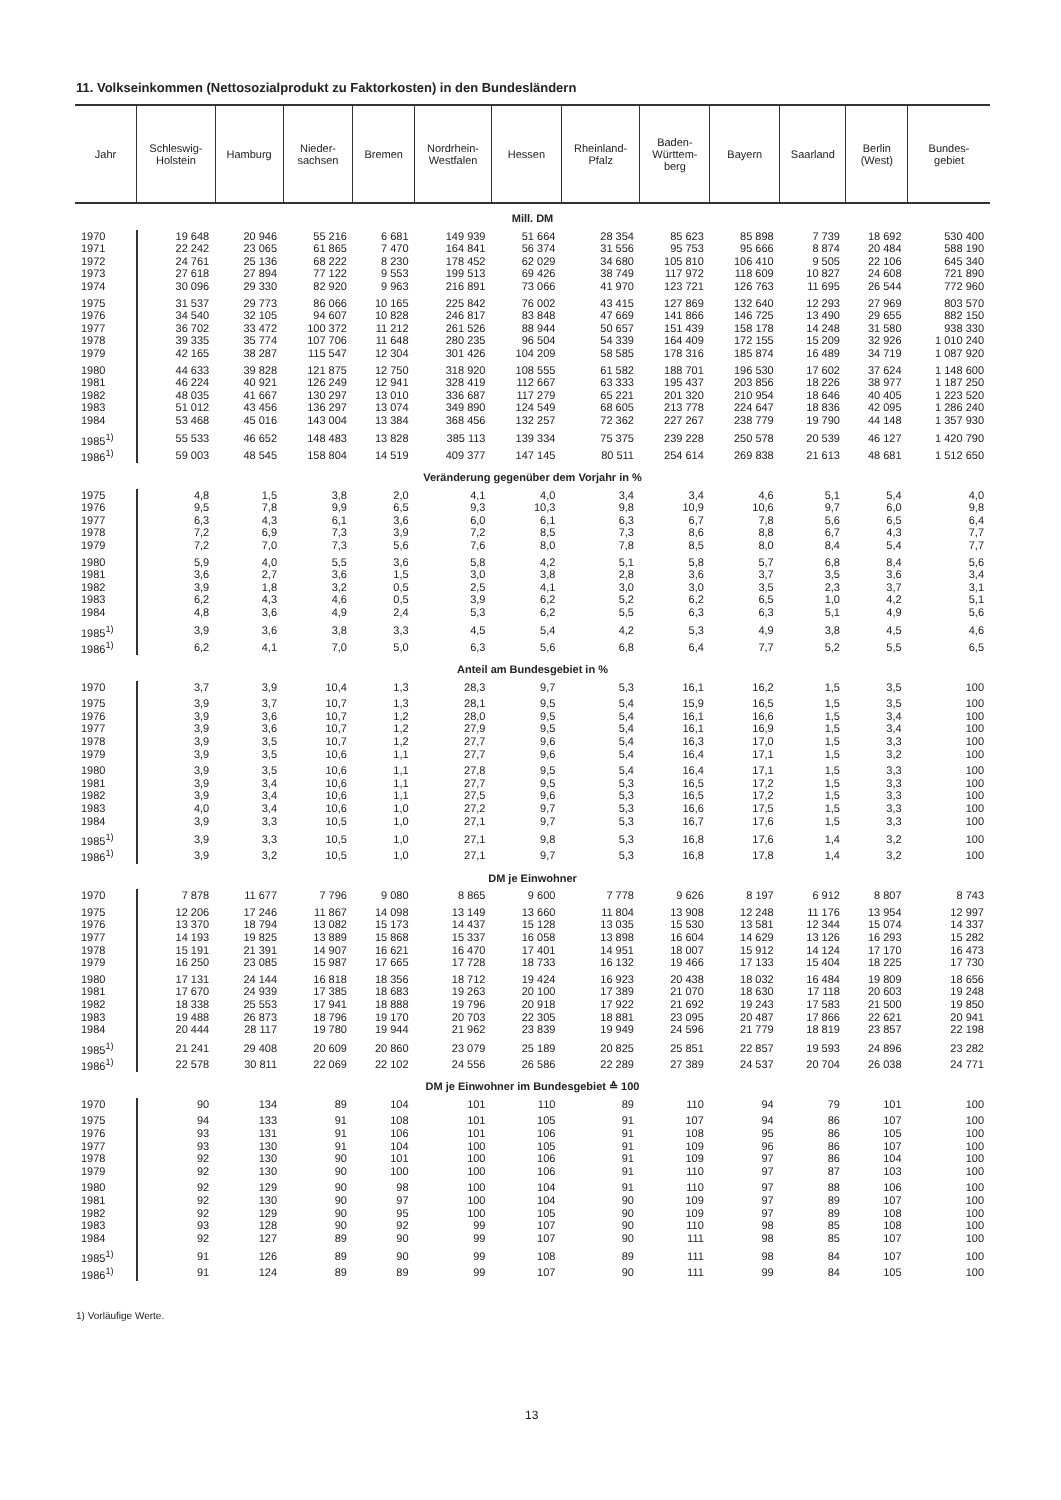11. Volkseinkommen (Nettosozialprodukt zu Faktorkosten) in den Bundesländern
| Jahr | Schleswig- Holstein | Hamburg | Nieder- sachsen | Bremen | Nordrhein- Westfalen | Hessen | Rheinland- Pfalz | Baden- Württem- berg | Bayern | Saarland | Berlin (West) | Bundes- gebiet |
| --- | --- | --- | --- | --- | --- | --- | --- | --- | --- | --- | --- | --- |
| Mill. DM | | | | | | | | | | | | |
| 1970 | 19 648 | 20 946 | 55 216 | 6 681 | 149 939 | 51 664 | 28 354 | 85 623 | 85 898 | 7 739 | 18 692 | 530 400 |
| 1971 | 22 242 | 23 065 | 61 865 | 7 470 | 164 841 | 56 374 | 31 556 | 95 753 | 95 666 | 8 874 | 20 484 | 588 190 |
| 1972 | 24 761 | 25 136 | 68 222 | 8 230 | 178 452 | 62 029 | 34 680 | 105 810 | 106 410 | 9 505 | 22 106 | 645 340 |
| 1973 | 27 618 | 27 894 | 77 122 | 9 553 | 199 513 | 69 426 | 38 749 | 117 972 | 118 609 | 10 827 | 24 608 | 721 890 |
| 1974 | 30 096 | 29 330 | 82 920 | 9 963 | 216 891 | 73 066 | 41 970 | 123 721 | 126 763 | 11 695 | 26 544 | 772 960 |
| 1975 | 31 537 | 29 773 | 86 066 | 10 165 | 225 842 | 76 002 | 43 415 | 127 869 | 132 640 | 12 293 | 27 969 | 803 570 |
| 1976 | 34 540 | 32 105 | 94 607 | 10 828 | 246 817 | 83 848 | 47 669 | 141 866 | 146 725 | 13 490 | 29 655 | 882 150 |
| 1977 | 36 702 | 33 472 | 100 372 | 11 212 | 261 526 | 88 944 | 50 657 | 151 439 | 158 178 | 14 248 | 31 580 | 938 330 |
| 1978 | 39 335 | 35 774 | 107 706 | 11 648 | 280 235 | 96 504 | 54 339 | 164 409 | 172 155 | 15 209 | 32 926 | 1 010 240 |
| 1979 | 42 165 | 38 287 | 115 547 | 12 304 | 301 426 | 104 209 | 58 585 | 178 316 | 185 874 | 16 489 | 34 719 | 1 087 920 |
| 1980 | 44 633 | 39 828 | 121 875 | 12 750 | 318 920 | 108 555 | 61 582 | 188 701 | 196 530 | 17 602 | 37 624 | 1 148 600 |
| 1981 | 46 224 | 40 921 | 126 249 | 12 941 | 328 419 | 112 667 | 63 333 | 195 437 | 203 856 | 18 226 | 38 977 | 1 187 250 |
| 1982 | 48 035 | 41 667 | 130 297 | 13 010 | 336 687 | 117 279 | 65 221 | 201 320 | 210 954 | 18 646 | 40 405 | 1 223 520 |
| 1983 | 51 012 | 43 456 | 136 297 | 13 074 | 349 890 | 124 549 | 68 605 | 213 778 | 224 647 | 18 836 | 42 095 | 1 286 240 |
| 1984 | 53 468 | 45 016 | 143 004 | 13 384 | 368 456 | 132 257 | 72 362 | 227 267 | 238 779 | 19 790 | 44 148 | 1 357 930 |
| 1985<sup>1)</sup> | 55 533 | 46 652 | 148 483 | 13 828 | 385 113 | 139 334 | 75 375 | 239 228 | 250 578 | 20 539 | 46 127 | 1 420 790 |
| 1986<sup>1)</sup> | 59 003 | 48 545 | 158 804 | 14 519 | 409 377 | 147 145 | 80 511 | 254 614 | 269 838 | 21 613 | 48 681 | 1 512 650 |
| Veränderung gegenüber dem Vorjahr in % | | | | | | | | | | | | |
| 1975 | 4,8 | 1,5 | 3,8 | 2,0 | 4,1 | 4,0 | 3,4 | 3,4 | 4,6 | 5,1 | 5,4 | 4,0 |
| 1976 | 9,5 | 7,8 | 9,9 | 6,5 | 9,3 | 10,3 | 9,8 | 10,9 | 10,6 | 9,7 | 6,0 | 9,8 |
| 1977 | 6,3 | 4,3 | 6,1 | 3,6 | 6,0 | 6,1 | 6,3 | 6,7 | 7,8 | 5,6 | 6,5 | 6,4 |
| 1978 | 7,2 | 6,9 | 7,3 | 3,9 | 7,2 | 8,5 | 7,3 | 8,6 | 8,8 | 6,7 | 4,3 | 7,7 |
| 1979 | 7,2 | 7,0 | 7,3 | 5,6 | 7,6 | 8,0 | 7,8 | 8,5 | 8,0 | 8,4 | 5,4 | 7,7 |
| 1980 | 5,9 | 4,0 | 5,5 | 3,6 | 5,8 | 4,2 | 5,1 | 5,8 | 5,7 | 6,8 | 8,4 | 5,6 |
| 1981 | 3,6 | 2,7 | 3,6 | 1,5 | 3,0 | 3,8 | 2,8 | 3,6 | 3,7 | 3,5 | 3,6 | 3,4 |
| 1982 | 3,9 | 1,8 | 3,2 | 0,5 | 2,5 | 4,1 | 3,0 | 3,0 | 3,5 | 2,3 | 3,7 | 3,1 |
| 1983 | 6,2 | 4,3 | 4,6 | 0,5 | 3,9 | 6,2 | 5,2 | 6,2 | 6,5 | 1,0 | 4,2 | 5,1 |
| 1984 | 4,8 | 3,6 | 4,9 | 2,4 | 5,3 | 6,2 | 5,5 | 6,3 | 6,3 | 5,1 | 4,9 | 5,6 |
| 1985<sup>1)</sup> | 3,9 | 3,6 | 3,8 | 3,3 | 4,5 | 5,4 | 4,2 | 5,3 | 4,9 | 3,8 | 4,5 | 4,6 |
| 1986<sup>1)</sup> | 6,2 | 4,1 | 7,0 | 5,0 | 6,3 | 5,6 | 6,8 | 6,4 | 7,7 | 5,2 | 5,5 | 6,5 |
| Anteil am Bundesgebiet in % | | | | | | | | | | | | |
| 1970 | 3,7 | 3,9 | 10,4 | 1,3 | 28,3 | 9,7 | 5,3 | 16,1 | 16,2 | 1,5 | 3,5 | 100 |
| 1975 | 3,9 | 3,7 | 10,7 | 1,3 | 28,1 | 9,5 | 5,4 | 15,9 | 16,5 | 1,5 | 3,5 | 100 |
| 1976 | 3,9 | 3,6 | 10,7 | 1,2 | 28,0 | 9,5 | 5,4 | 16,1 | 16,6 | 1,5 | 3,4 | 100 |
| 1977 | 3,9 | 3,6 | 10,7 | 1,2 | 27,9 | 9,5 | 5,4 | 16,1 | 16,9 | 1,5 | 3,4 | 100 |
| 1978 | 3,9 | 3,5 | 10,7 | 1,2 | 27,7 | 9,6 | 5,4 | 16,3 | 17,0 | 1,5 | 3,3 | 100 |
| 1979 | 3,9 | 3,5 | 10,6 | 1,1 | 27,7 | 9,6 | 5,4 | 16,4 | 17,1 | 1,5 | 3,2 | 100 |
| 1980 | 3,9 | 3,5 | 10,6 | 1,1 | 27,8 | 9,5 | 5,4 | 16,4 | 17,1 | 1,5 | 3,3 | 100 |
| 1981 | 3,9 | 3,4 | 10,6 | 1,1 | 27,7 | 9,5 | 5,3 | 16,5 | 17,2 | 1,5 | 3,3 | 100 |
| 1982 | 3,9 | 3,4 | 10,6 | 1,1 | 27,5 | 9,6 | 5,3 | 16,5 | 17,2 | 1,5 | 3,3 | 100 |
| 1983 | 4,0 | 3,4 | 10,6 | 1,0 | 27,2 | 9,7 | 5,3 | 16,6 | 17,5 | 1,5 | 3,3 | 100 |
| 1984 | 3,9 | 3,3 | 10,5 | 1,0 | 27,1 | 9,7 | 5,3 | 16,7 | 17,6 | 1,5 | 3,3 | 100 |
| 1985<sup>1)</sup> | 3,9 | 3,3 | 10,5 | 1,0 | 27,1 | 9,8 | 5,3 | 16,8 | 17,6 | 1,4 | 3,2 | 100 |
| 1986<sup>1)</sup> | 3,9 | 3,2 | 10,5 | 1,0 | 27,1 | 9,7 | 5,3 | 16,8 | 17,8 | 1,4 | 3,2 | 100 |
| DM je Einwohner | | | | | | | | | | | | |
| 1970 | 7 878 | 11 677 | 7 796 | 9 080 | 8 865 | 9 600 | 7 778 | 9 626 | 8 197 | 6 912 | 8 807 | 8 743 |
| 1975 | 12 206 | 17 246 | 11 867 | 14 098 | 13 149 | 13 660 | 11 804 | 13 908 | 12 248 | 11 176 | 13 954 | 12 997 |
| 1976 | 13 370 | 18 794 | 13 082 | 15 173 | 14 437 | 15 128 | 13 035 | 15 530 | 13 581 | 12 344 | 15 074 | 14 337 |
| 1977 | 14 193 | 19 825 | 13 889 | 15 868 | 15 337 | 16 058 | 13 898 | 16 604 | 14 629 | 13 126 | 16 293 | 15 282 |
| 1978 | 15 191 | 21 391 | 14 907 | 16 621 | 16 470 | 17 401 | 14 951 | 18 007 | 15 912 | 14 124 | 17 170 | 16 473 |
| 1979 | 16 250 | 23 085 | 15 987 | 17 665 | 17 728 | 18 733 | 16 132 | 19 466 | 17 133 | 15 404 | 18 225 | 17 730 |
| 1980 | 17 131 | 24 144 | 16 818 | 18 356 | 18 712 | 19 424 | 16 923 | 20 438 | 18 032 | 16 484 | 19 809 | 18 656 |
| 1981 | 17 670 | 24 939 | 17 385 | 18 683 | 19 263 | 20 100 | 17 389 | 21 070 | 18 630 | 17 118 | 20 603 | 19 248 |
| 1982 | 18 338 | 25 553 | 17 941 | 18 888 | 19 796 | 20 918 | 17 922 | 21 692 | 19 243 | 17 583 | 21 500 | 19 850 |
| 1983 | 19 488 | 26 873 | 18 796 | 19 170 | 20 703 | 22 305 | 18 881 | 23 095 | 20 487 | 17 866 | 22 621 | 20 941 |
| 1984 | 20 444 | 28 117 | 19 780 | 19 944 | 21 962 | 23 839 | 19 949 | 24 596 | 21 779 | 18 819 | 23 857 | 22 198 |
| 1985<sup>1)</sup> | 21 241 | 29 408 | 20 609 | 20 860 | 23 079 | 25 189 | 20 825 | 25 851 | 22 857 | 19 593 | 24 896 | 23 282 |
| 1986<sup>1)</sup> | 22 578 | 30 811 | 22 069 | 22 102 | 24 556 | 26 586 | 22 289 | 27 389 | 24 537 | 20 704 | 26 038 | 24 771 |
| DM je Einwohner im Bundesgebiet ≙ 100 | | | | | | | | | | | | |
| 1970 | 90 | 134 | 89 | 104 | 101 | 110 | 89 | 110 | 94 | 79 | 101 | 100 |
| 1975 | 94 | 133 | 91 | 108 | 101 | 105 | 91 | 107 | 94 | 86 | 107 | 100 |
| 1976 | 93 | 131 | 91 | 106 | 101 | 106 | 91 | 108 | 95 | 86 | 105 | 100 |
| 1977 | 93 | 130 | 91 | 104 | 100 | 105 | 91 | 109 | 96 | 86 | 107 | 100 |
| 1978 | 92 | 130 | 90 | 101 | 100 | 106 | 91 | 109 | 97 | 86 | 104 | 100 |
| 1979 | 92 | 130 | 90 | 100 | 100 | 106 | 91 | 110 | 97 | 87 | 103 | 100 |
| 1980 | 92 | 129 | 90 | 98 | 100 | 104 | 91 | 110 | 97 | 88 | 106 | 100 |
| 1981 | 92 | 130 | 90 | 97 | 100 | 104 | 90 | 109 | 97 | 89 | 107 | 100 |
| 1982 | 92 | 129 | 90 | 95 | 100 | 105 | 90 | 109 | 97 | 89 | 108 | 100 |
| 1983 | 93 | 128 | 90 | 92 | 99 | 107 | 90 | 110 | 98 | 85 | 108 | 100 |
| 1984 | 92 | 127 | 89 | 90 | 99 | 107 | 90 | 111 | 98 | 85 | 107 | 100 |
| 1985<sup>1)</sup> | 91 | 126 | 89 | 90 | 99 | 108 | 89 | 111 | 98 | 84 | 107 | 100 |
| 1986<sup>1)</sup> | 91 | 124 | 89 | 89 | 99 | 107 | 90 | 111 | 99 | 84 | 105 | 100 |
1) Vorläufige Werte.
13